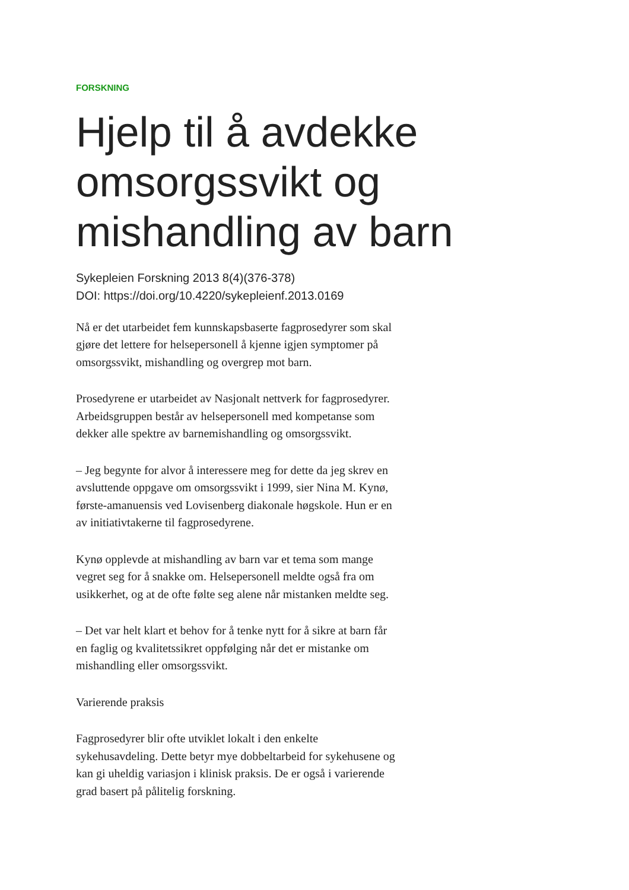FORSKNING
Hjelp til å avdekke omsorgssvikt og mishandling av barn
Sykepleien Forskning 2013 8(4)(376-378)
DOI: https://doi.org/10.4220/sykepleienf.2013.0169
Nå er det utarbeidet fem kunnskapsbaserte fagprosedyrer som skal gjøre det lettere for helsepersonell å kjenne igjen symptomer på omsorgssvikt, mishandling og overgrep mot barn.
Prosedyrene er utarbeidet av Nasjonalt nettverk for fagprosedyrer. Arbeidsgruppen består av helsepersonell med kompetanse som dekker alle spektre av barnemishandling og omsorgssvikt.
– Jeg begynte for alvor å interessere meg for dette da jeg skrev en avsluttende oppgave om omsorgssvikt i 1999, sier Nina M. Kynø, første-amanuensis ved Lovisenberg diakonale høgskole. Hun er en av initiativtakerne til fagprosedyrene.
Kynø opplevde at mishandling av barn var et tema som mange vegret seg for å snakke om. Helsepersonell meldte også fra om usikkerhet, og at de ofte følte seg alene når mistanken meldte seg.
– Det var helt klart et behov for å tenke nytt for å sikre at barn får en faglig og kvalitetssikret oppfølging når det er mistanke om mishandling eller omsorgssvikt.
Varierende praksis
Fagprosedyrer blir ofte utviklet lokalt i den enkelte sykehusavdeling. Dette betyr mye dobbeltarbeid for sykehusene og kan gi uheldig variasjon i klinisk praksis. De er også i varierende grad basert på pålitelig forskning.